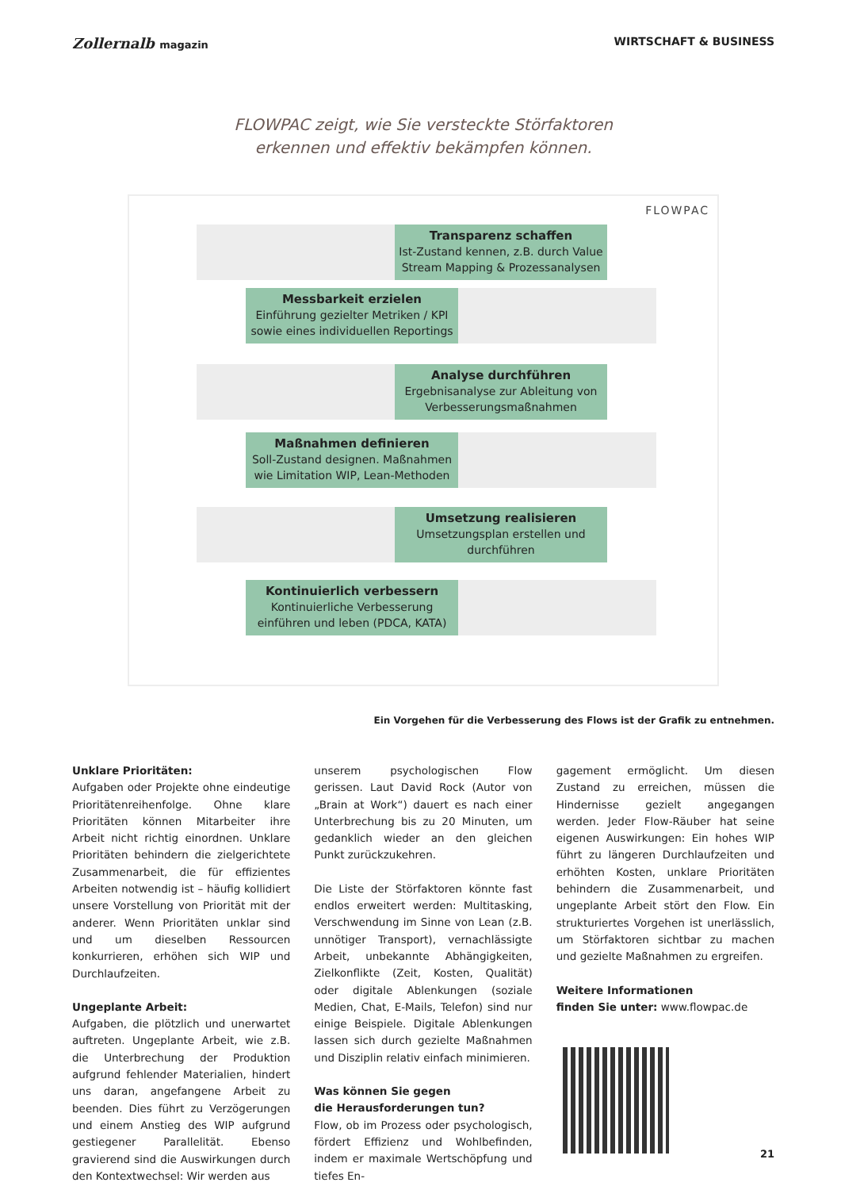Zollernalb magazin WIRTSCHAFT & BUSINESS
FLOWPAC zeigt, wie Sie versteckte Störfaktoren
erkennen und effektiv bekämpfen können.
FLOWPAC
Transparenz schaffen
Ist-Zustand kennen, z.B. durch Value Stream Mapping & Prozessanalysen
Messbarkeit erzielen
Einführung gezielter Metriken / KPI sowie eines individuellen Reportings
Analyse durchführen
Ergebnisanalyse zur Ableitung von Verbesserungsmaßnahmen
Maßnahmen definieren
Soll-Zustand designen. Maßnahmen wie Limitation WIP, Lean-Methoden
Umsetzung realisieren
Umsetzungsplan erstellen und durchführen
Kontinuierlich verbessern
Kontinuierliche Verbesserung einführen und leben (PDCA, KATA)
Ein Vorgehen für die Verbesserung des Flows ist der Grafik zu entnehmen.
Unklare Prioritäten:
Aufgaben oder Projekte ohne eindeutige Prioritätenreihenfolge. Ohne klare Prioritäten können Mitarbeiter ihre Arbeit nicht richtig einordnen. Unklare Prioritäten behindern die zielgerichtete Zusammenarbeit, die für effizientes Arbeiten notwendig ist – häufig kollidiert unsere Vorstellung von Priorität mit der anderer. Wenn Prioritäten unklar sind und um dieselben Ressourcen konkurrieren, erhöhen sich WIP und Durchlaufzeiten.
Ungeplante Arbeit:
Aufgaben, die plötzlich und unerwartet auftreten. Ungeplante Arbeit, wie z.B. die Unterbrechung der Produktion aufgrund fehlender Materialien, hindert uns daran, angefangene Arbeit zu beenden. Dies führt zu Verzögerungen und einem Anstieg des WIP aufgrund gestiegener Parallelität. Ebenso gravierend sind die Auswirkungen durch den Kontextwechsel: Wir werden aus
unserem psychologischen Flow gerissen. Laut David Rock (Autor von „Brain at Work“) dauert es nach einer Unterbrechung bis zu 20 Minuten, um gedanklich wieder an den gleichen Punkt zurückzukehren.
Die Liste der Störfaktoren könnte fast endlos erweitert werden: Multitasking, Verschwendung im Sinne von Lean (z.B. unnötiger Transport), vernachlässigte Arbeit, unbekannte Abhängigkeiten, Zielkonflikte (Zeit, Kosten, Qualität) oder digitale Ablenkungen (soziale Medien, Chat, E-Mails, Telefon) sind nur einige Beispiele. Digitale Ablenkungen lassen sich durch gezielte Maßnahmen und Disziplin relativ einfach minimieren.
Was können Sie gegen
die Herausforderungen tun?
Flow, ob im Prozess oder psychologisch, fördert Effizienz und Wohlbefinden, indem er maximale Wertschöpfung und tiefes En-
gagement ermöglicht. Um diesen Zustand zu erreichen, müssen die Hindernisse gezielt angegangen werden. Jeder Flow-Räuber hat seine eigenen Auswirkungen: Ein hohes WIP führt zu längeren Durchlaufzeiten und erhöhten Kosten, unklare Prioritäten behindern die Zusammenarbeit, und ungeplante Arbeit stört den Flow. Ein strukturiertes Vorgehen ist unerlässlich, um Störfaktoren sichtbar zu machen und gezielte Maßnahmen zu ergreifen.
Weitere Informationen
finden Sie unter: www.flowpac.de
21